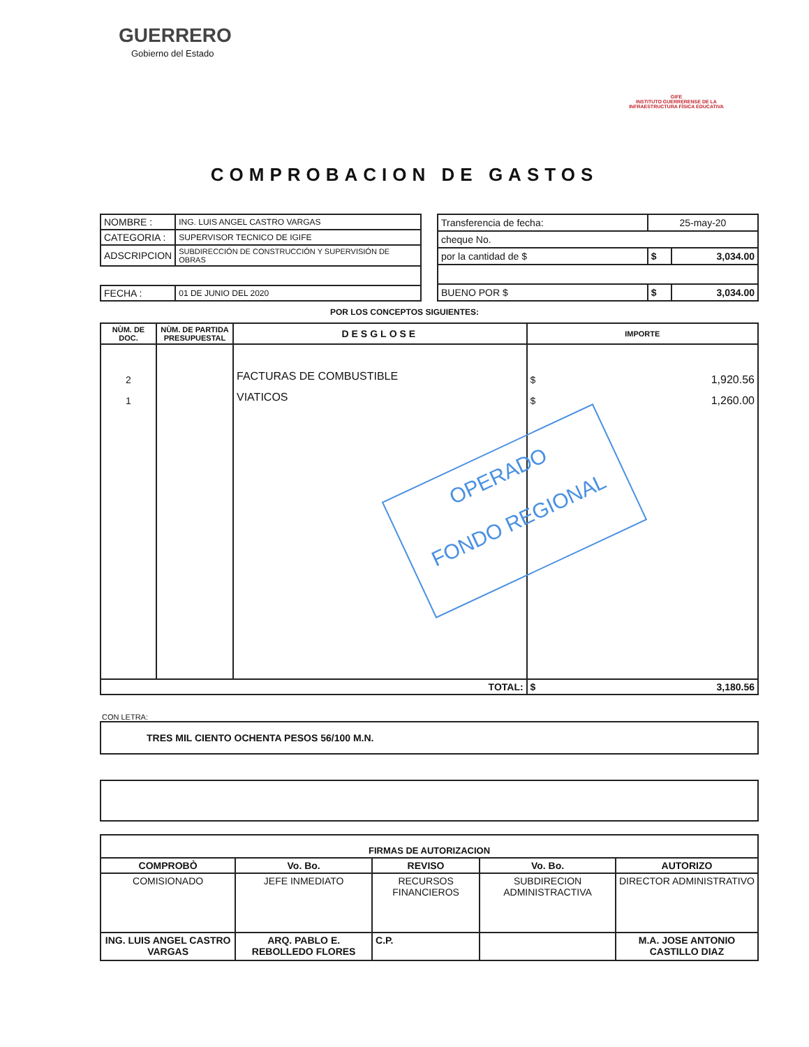GUERRERO
Gobierno del Estado
GIFE
INSTITUTO GUERRERENSE DE LA INFRAESTRUCTURA FÍSICA EDUCATIVA
COMPROBACION DE GASTOS
| NOMBRE : | ING. LUIS ANGEL CASTRO VARGAS |
| CATEGORIA : | SUPERVISOR TECNICO DE IGIFE |
| ADSCRIPCION | SUBDIRECCIÓN DE CONSTRUCCIÓN Y SUPERVISIÓN DE OBRAS |
| FECHA : | 01 DE JUNIO DEL 2020 |
| Transferencia de fecha: | 25-may-20 | |
| cheque No. | | |
| por la cantidad de $ | $ | 3,034.00 |
| BUENO POR $ | $ | 3,034.00 |
POR LOS CONCEPTOS SIGUIENTES:
| NÙM. DE DOC. | NÙM. DE PARTIDA PRESUPUESTAL | DESGLOSE | IMPORTE | |
| --- | --- | --- | --- | --- |
| 2 1 | | FACTURAS DE COMBUSTIBLE VIATICOS | $ $ | 1,920.56 1,260.00 |
| TOTAL: | | | $ | 3,180.56 |
OPERADO
FONDO REGIONAL
CON LETRA:
| TRES MIL CIENTO OCHENTA PESOS 56/100 M.N. |
| FIRMAS DE AUTORIZACION | | | | |
| COMPROBÒ | Vo. Bo. | REVISO | Vo. Bo. | AUTORIZO |
| COMISIONADO | JEFE INMEDIATO | RECURSOS FINANCIEROS | SUBDIRECION ADMINISTRACTIVA | DIRECTOR ADMINISTRATIVO |
| ING. LUIS ANGEL CASTRO VARGAS | ARQ. PABLO E. REBOLLEDO FLORES | C.P. | | M.A. JOSE ANTONIO CASTILLO DIAZ |